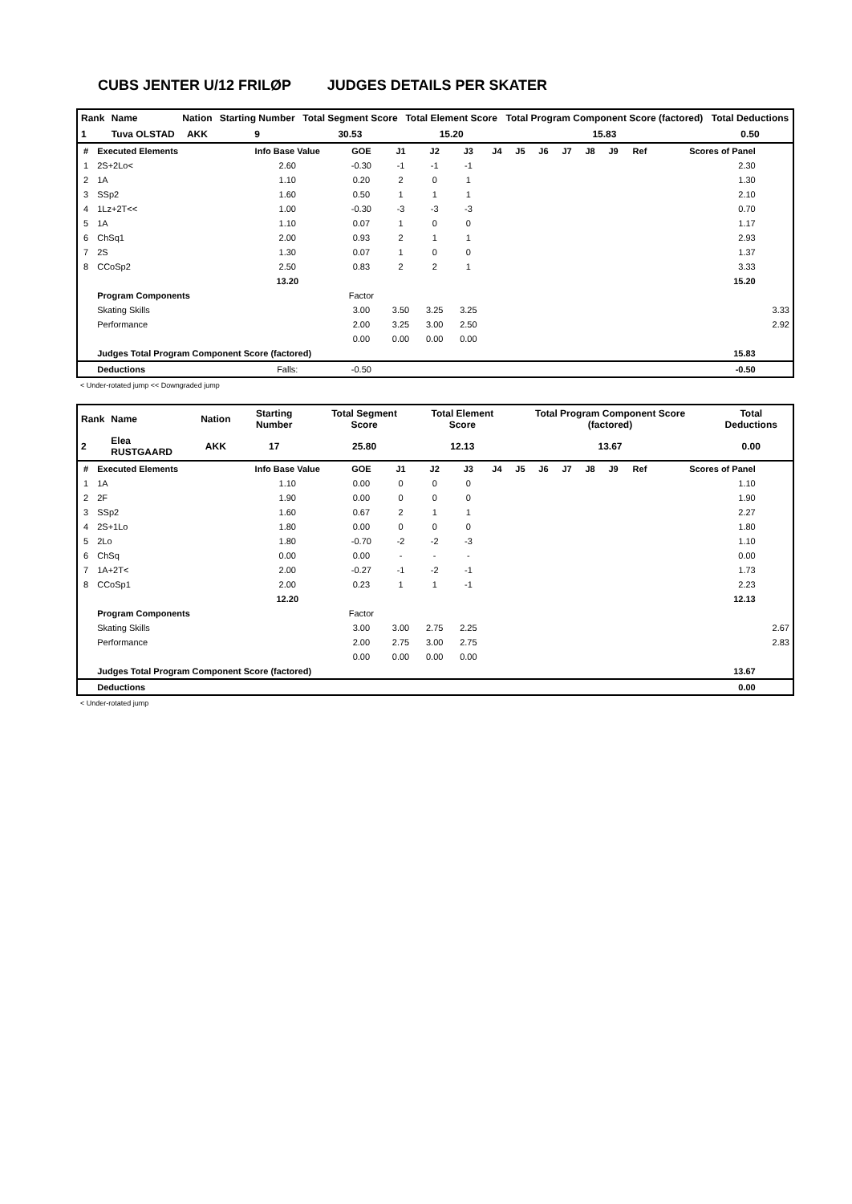CUBS JENTER U/12 FRILØP JUDGES DETAILS PER SKATER
| Rank | Name | Nation | Starting Number | Total Segment Score | Total Element Score | Total Program Component Score (factored) | Total Deductions |
| --- | --- | --- | --- | --- | --- | --- | --- |
| 1 | Tuva OLSTAD | AKK | 9 | 30.53 | 15.20 | 15.83 | 0.50 |
| # | Executed Elements | Info Base Value | GOE | J1 | J2 | J3 | J4 | J5 | J6 | J7 | J8 | J9 | Ref | Scores of Panel | |
| 1 | 2S+2Lo< | 2.60 | -0.30 | -1 | -1 | -1 | | | | | | | | 2.30 | |
| 2 | 1A | 1.10 | 0.20 | 2 | 0 | 1 | | | | | | | | 1.30 | |
| 3 | SSp2 | 1.60 | 0.50 | 1 | 1 | 1 | | | | | | | | 2.10 | |
| 4 | 1Lz+2T<< | 1.00 | -0.30 | -3 | -3 | -3 | | | | | | | | 0.70 | |
| 5 | 1A | 1.10 | 0.07 | 1 | 0 | 0 | | | | | | | | 1.17 | |
| 6 | ChSq1 | 2.00 | 0.93 | 2 | 1 | 1 | | | | | | | | 2.93 | |
| 7 | 2S | 1.30 | 0.07 | 1 | 0 | 0 | | | | | | | | 1.37 | |
| 8 | CCoSp2 | 2.50 | 0.83 | 2 | 2 | 1 | | | | | | | | 3.33 | |
| | | 13.20 | | | | | | | | | | | | 15.20 | |
| | Program Components | | Factor | | | | | | | | | | | | |
| | Skating Skills | | 3.00 | 3.50 | 3.25 | 3.25 | | | | | | | | | 3.33 |
| | Performance | | 2.00 | 3.25 | 3.00 | 2.50 | | | | | | | | | 2.92 |
| | | | 0.00 | 0.00 | 0.00 | 0.00 | | | | | | | | | |
| | Judges Total Program Component Score (factored) | | | | | | | | | | | | | 15.83 | |
| | Deductions | Falls: | -0.50 | | | | | | | | | | | -0.50 | |
< Under-rotated jump << Downgraded jump
| Rank | Name | Nation | Starting Number | Total Segment Score | Total Element Score | Total Program Component Score (factored) | Total Deductions |
| --- | --- | --- | --- | --- | --- | --- | --- |
| 2 | Elea RUSTGAARD | AKK | 17 | 25.80 | 12.13 | 13.67 | 0.00 |
| # | Executed Elements | Info Base Value | GOE | J1 | J2 | J3 | J4 | J5 | J6 | J7 | J8 | J9 | Ref | Scores of Panel | |
| 1 | 1A | 1.10 | 0.00 | 0 | 0 | 0 | | | | | | | | 1.10 | |
| 2 | 2F | 1.90 | 0.00 | 0 | 0 | 0 | | | | | | | | 1.90 | |
| 3 | SSp2 | 1.60 | 0.67 | 2 | 1 | 1 | | | | | | | | 2.27 | |
| 4 | 2S+1Lo | 1.80 | 0.00 | 0 | 0 | 0 | | | | | | | | 1.80 | |
| 5 | 2Lo | 1.80 | -0.70 | -2 | -2 | -3 | | | | | | | | 1.10 | |
| 6 | ChSq | 0.00 | 0.00 | - | - | - | | | | | | | | 0.00 | |
| 7 | 1A+2T< | 2.00 | -0.27 | -1 | -2 | -1 | | | | | | | | 1.73 | |
| 8 | CCoSp1 | 2.00 | 0.23 | 1 | 1 | -1 | | | | | | | | 2.23 | |
| | | 12.20 | | | | | | | | | | | | 12.13 | |
| | Program Components | | Factor | | | | | | | | | | | | |
| | Skating Skills | | 3.00 | 3.00 | 2.75 | 2.25 | | | | | | | | | 2.67 |
| | Performance | | 2.00 | 2.75 | 3.00 | 2.75 | | | | | | | | | 2.83 |
| | | | 0.00 | 0.00 | 0.00 | 0.00 | | | | | | | | | |
| | Judges Total Program Component Score (factored) | | | | | | | | | | | | | 13.67 | |
| | Deductions | | | | | | | | | | | | | 0.00 | |
< Under-rotated jump